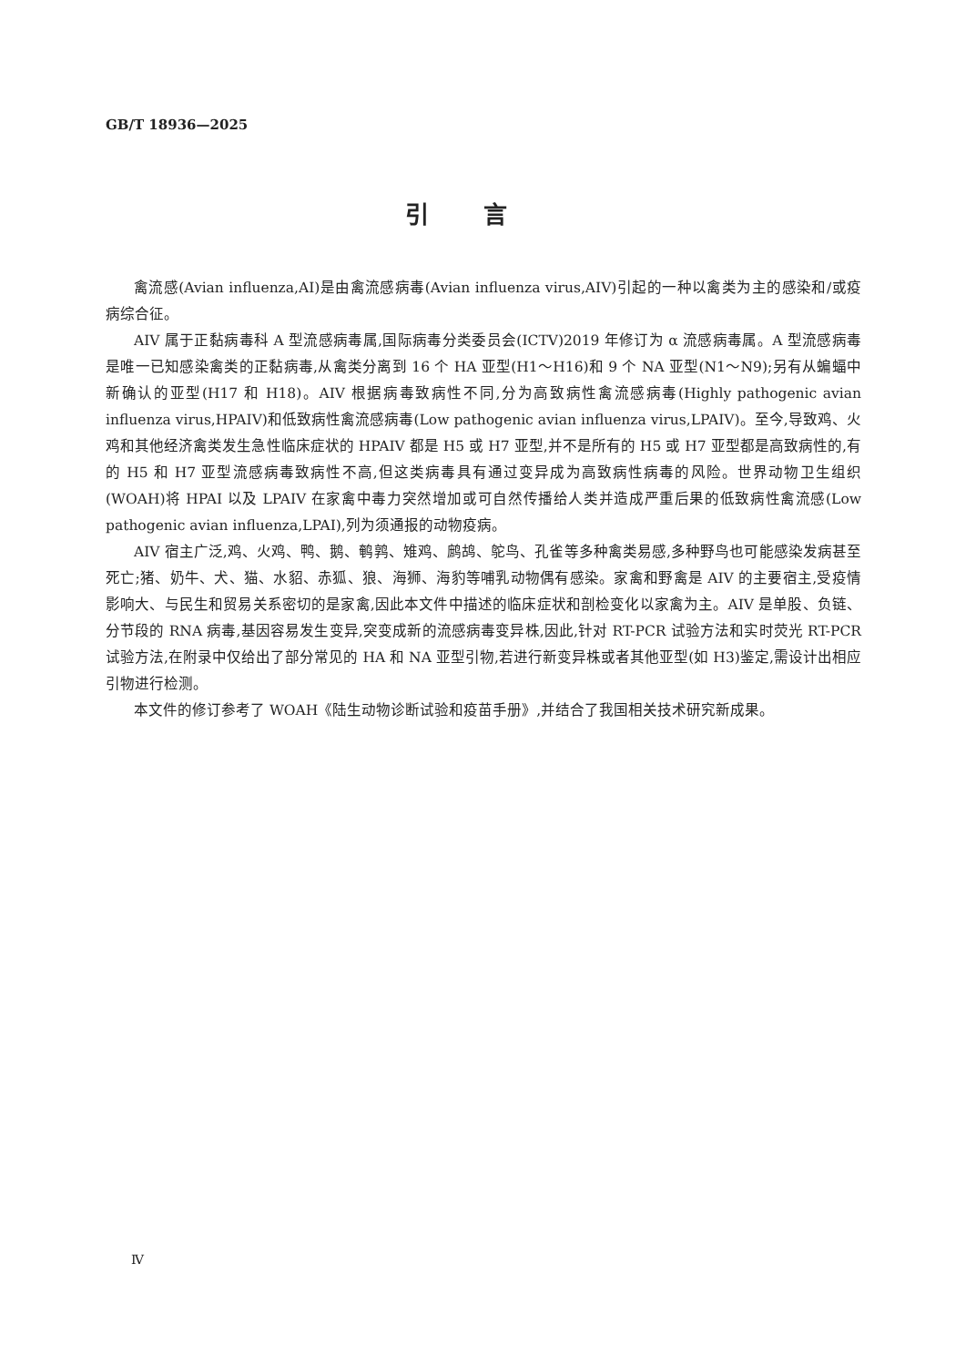GB/T 18936—2025
引言
禽流感(Avian influenza,AI)是由禽流感病毒(Avian influenza virus,AIV)引起的一种以禽类为主的感染和/或疫病综合征。
AIV 属于正黏病毒科 A 型流感病毒属,国际病毒分类委员会(ICTV)2019 年修订为 α 流感病毒属。A 型流感病毒是唯一已知感染禽类的正黏病毒,从禽类分离到 16 个 HA 亚型(H1～H16)和 9 个 NA 亚型(N1～N9);另有从蝙蝠中新确认的亚型(H17 和 H18)。AIV 根据病毒致病性不同,分为高致病性禽流感病毒(Highly pathogenic avian influenza virus,HPAIV)和低致病性禽流感病毒(Low pathogenic avian influenza virus,LPAIV)。至今,导致鸡、火鸡和其他经济禽类发生急性临床症状的 HPAIV 都是 H5 或 H7 亚型,并不是所有的 H5 或 H7 亚型都是高致病性的,有的 H5 和 H7 亚型流感病毒致病性不高,但这类病毒具有通过变异成为高致病性病毒的风险。世界动物卫生组织(WOAH)将 HPAI 以及 LPAIV 在家禽中毒力突然增加或可自然传播给人类并造成严重后果的低致病性禽流感(Low pathogenic avian influenza,LPAI),列为须通报的动物疫病。
AIV 宿主广泛,鸡、火鸡、鸭、鹅、鹌鹑、雉鸡、鹧鸪、鸵鸟、孔雀等多种禽类易感,多种野鸟也可能感染发病甚至死亡;猪、奶牛、犬、猫、水貂、赤狐、狼、海狮、海豹等哺乳动物偶有感染。家禽和野禽是 AIV 的主要宿主,受疫情影响大、与民生和贸易关系密切的是家禽,因此本文件中描述的临床症状和剖检变化以家禽为主。AIV 是单股、负链、分节段的 RNA 病毒,基因容易发生变异,突变成新的流感病毒变异株,因此,针对 RT-PCR 试验方法和实时荧光 RT-PCR 试验方法,在附录中仅给出了部分常见的 HA 和 NA 亚型引物,若进行新变异株或者其他亚型(如 H3)鉴定,需设计出相应引物进行检测。
本文件的修订参考了 WOAH《陆生动物诊断试验和疫苗手册》,并结合了我国相关技术研究新成果。
Ⅳ